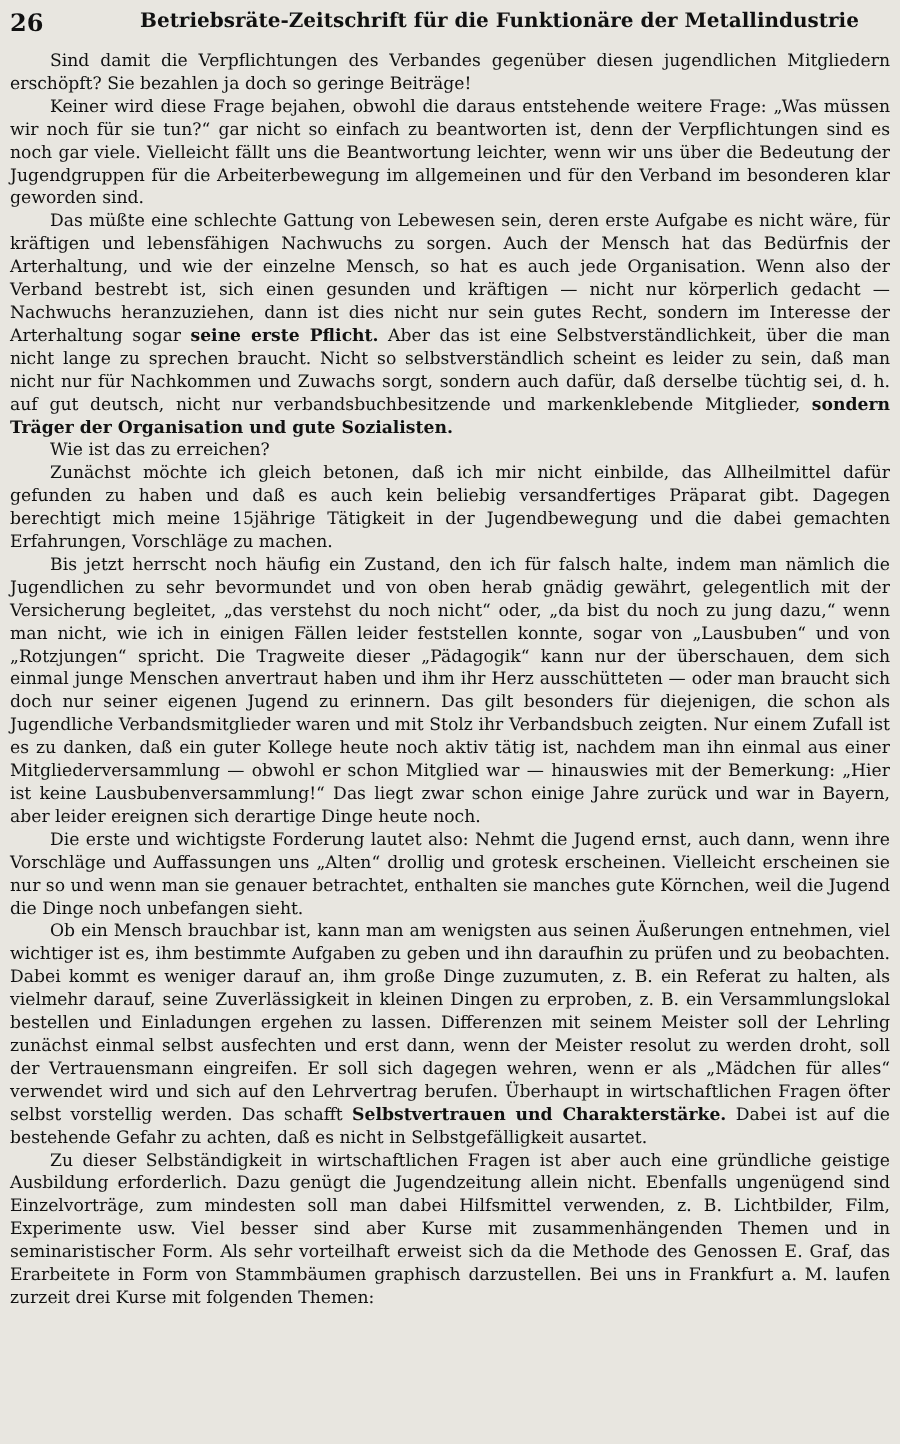26 Betriebsräte-Zeitschrift für die Funktionäre der Metallindustrie
Sind damit die Verpflichtungen des Verbandes gegenüber diesen jugendlichen Mitgliedern erschöpft? Sie bezahlen ja doch so geringe Beiträge!
Keiner wird diese Frage bejahen, obwohl die daraus entstehende weitere Frage: „Was müssen wir noch für sie tun?“ gar nicht so einfach zu beantworten ist, denn der Verpflichtungen sind es noch gar viele. Vielleicht fällt uns die Beantwortung leichter, wenn wir uns über die Bedeutung der Jugendgruppen für die Arbeiterbewegung im allgemeinen und für den Verband im besonderen klar geworden sind.
Das müßte eine schlechte Gattung von Lebewesen sein, deren erste Aufgabe es nicht wäre, für kräftigen und lebensfähigen Nachwuchs zu sorgen. Auch der Mensch hat das Bedürfnis der Arterhaltung, und wie der einzelne Mensch, so hat es auch jede Organisation. Wenn also der Verband bestrebt ist, sich einen gesunden und kräftigen — nicht nur körperlich gedacht — Nachwuchs heranzuziehen, dann ist dies nicht nur sein gutes Recht, sondern im Interesse der Arterhaltung sogar seine erste Pflicht. Aber das ist eine Selbstverständlichkeit, über die man nicht lange zu sprechen braucht. Nicht so selbstverständlich scheint es leider zu sein, daß man nicht nur für Nachkommen und Zuwachs sorgt, sondern auch dafür, daß derselbe tüchtig sei, d. h. auf gut deutsch, nicht nur verbandsbuchbesitzende und markenklebende Mitglieder, sondern Träger der Organisation und gute Sozialisten.
Wie ist das zu erreichen?
Zunächst möchte ich gleich betonen, daß ich mir nicht einbilde, das Allheilmittel dafür gefunden zu haben und daß es auch kein beliebig versandfertiges Präparat gibt. Dagegen berechtigt mich meine 15jährige Tätigkeit in der Jugendbewegung und die dabei gemachten Erfahrungen, Vorschläge zu machen.
Bis jetzt herrscht noch häufig ein Zustand, den ich für falsch halte, indem man nämlich die Jugendlichen zu sehr bevormundet und von oben herab gnädig gewährt, gelegentlich mit der Versicherung begleitet, „das verstehst du noch nicht“ oder, „da bist du noch zu jung dazu,“ wenn man nicht, wie ich in einigen Fällen leider feststellen konnte, sogar von „Lausbuben“ und von „Rotzjungen“ spricht. Die Tragweite dieser „Pädagogik“ kann nur der überschauen, dem sich einmal junge Menschen anvertraut haben und ihm ihr Herz ausschütteten — oder man braucht sich doch nur seiner eigenen Jugend zu erinnern. Das gilt besonders für diejenigen, die schon als Jugendliche Verbandsmitglieder waren und mit Stolz ihr Verbandsbuch zeigten. Nur einem Zufall ist es zu danken, daß ein guter Kollege heute noch aktiv tätig ist, nachdem man ihn einmal aus einer Mitgliederversammlung — obwohl er schon Mitglied war — hinauswies mit der Bemerkung: „Hier ist keine Lausbubenversammlung!“ Das liegt zwar schon einige Jahre zurück und war in Bayern, aber leider ereignen sich derartige Dinge heute noch.
Die erste und wichtigste Forderung lautet also: Nehmt die Jugend ernst, auch dann, wenn ihre Vorschläge und Auffassungen uns „Alten“ drollig und grotesk erscheinen. Vielleicht erscheinen sie nur so und wenn man sie genauer betrachtet, enthalten sie manches gute Körnchen, weil die Jugend die Dinge noch unbefangen sieht.
Ob ein Mensch brauchbar ist, kann man am wenigsten aus seinen Äußerungen entnehmen, viel wichtiger ist es, ihm bestimmte Aufgaben zu geben und ihn daraufhin zu prüfen und zu beobachten. Dabei kommt es weniger darauf an, ihm große Dinge zuzumuten, z. B. ein Referat zu halten, als vielmehr darauf, seine Zuverlässigkeit in kleinen Dingen zu erproben, z. B. ein Versammlungslokal bestellen und Einladungen ergehen zu lassen. Differenzen mit seinem Meister soll der Lehrling zunächst einmal selbst ausfechten und erst dann, wenn der Meister resolut zu werden droht, soll der Vertrauensmann eingreifen. Er soll sich dagegen wehren, wenn er als „Mädchen für alles“ verwendet wird und sich auf den Lehrvertrag berufen. Überhaupt in wirtschaftlichen Fragen öfter selbst vorstellig werden. Das schafft Selbstvertrauen und Charakterstärke. Dabei ist auf die bestehende Gefahr zu achten, daß es nicht in Selbstgefälligkeit ausartet.
Zu dieser Selbständigkeit in wirtschaftlichen Fragen ist aber auch eine gründliche geistige Ausbildung erforderlich. Dazu genügt die Jugendzeitung allein nicht. Ebenfalls ungenügend sind Einzelvorträge, zum mindesten soll man dabei Hilfsmittel verwenden, z. B. Lichtbilder, Film, Experimente usw. Viel besser sind aber Kurse mit zusammenhängenden Themen und in seminaristischer Form. Als sehr vorteilhaft erweist sich da die Methode des Genossen E. Graf, das Erarbeitete in Form von Stammbäumen graphisch darzustellen. Bei uns in Frankfurt a. M. laufen zurzeit drei Kurse mit folgenden Themen: